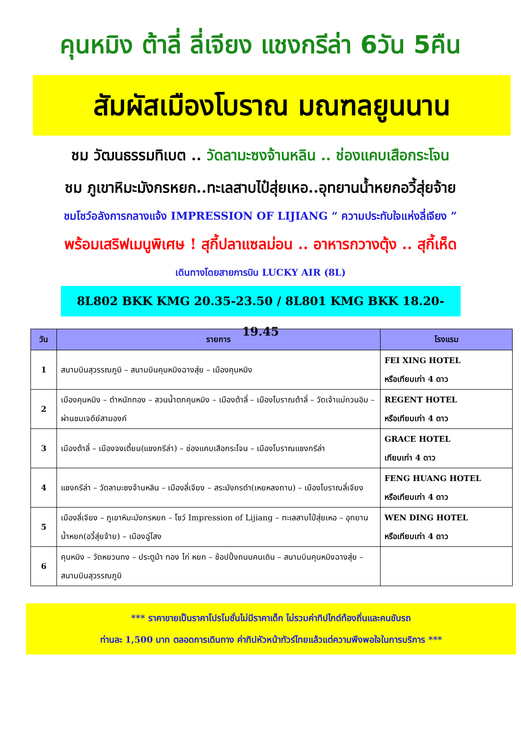คุนหมิง ต้าลี่ ลี่เจียง แชงกรีล่า 6วัน 5คืน
สัมผัสเมืองโบราณ มณฑลยูนนาน
ชม วัฒนธรรมทิเบต .. วัดลามะซงจ้านหลิน .. ช่องแคบเสือกระโจน
ชม ภูเขาหิมะมังกรหยก..ทะเลสาบไป๋สุ่ยเหอ..อุทยานน้ำหยกอวี้สุ่ยจ้าย
ชมโชว์อลังการกลางแจ้ง IMPRESSION OF LIJIANG “ ความประทับใจแห่งลี่เจียง ”
พร้อมเสริฟเมนูพิเศษ ! สุกี้ปลาแซลม่อน .. อาหารกวางตุ้ง .. สุกี้เห็ด
เดินทางโดยสายการบิน LUCKY AIR (8L)
8L802 BKK KMG 20.35-23.50 / 8L801 KMG BKK 18.20-19.45
| วัน | รายการ | โรงแรม |
| --- | --- | --- |
| 1 | สนามบินสุวรรณภูมิ – สนามบินคุนหมิงฉางสุ่ย – เมืองคุนหมิง | FEI XING HOTEL หรือเทียบเท่า 4 ดาว |
| 2 | เมืองคุนหมิง – ตำหนักทอง – สวนน้ำตกคุนหมิง – เมืองต้าลี่ – เมืองโบราณต้าลี่ – วัดเจ้าแม่กวนอิม – ผ่านชมเจดีย์สามองค์ | REGENT HOTEL หรือเทียบเท่า 4 ดาว |
| 3 | เมืองต้าลี่ – เมืองจงเตี้ยน(แชงกรีล่า) – ช่องแคบเสือกระโจน – เมืองโบราณแชงกรีล่า | GRACE HOTEL เทียบเท่า 4 ดาว |
| 4 | แชงกรีล่า – วัดลามะซงจ้านหลิน – เมืองลี่เจียง – สระมังกรดำ(เหยหลงถาน) – เมืองโบราณลี่เจียง | FENG HUANG HOTEL หรือเทียบเท่า 4 ดาว |
| 5 | เมืองลี่เจียง – ภูเขาหิมะมังกรหยก – โชว์ Impression of Lijiang – ทะเลสาบไป๋สุ่ยเหอ – อุทยานน้ำหยก(อวี้สุ่ยจ้าย) – เมืองฉู่โสง | WEN DING HOTEL หรือเทียบเท่า 4 ดาว |
| 6 | คุนหมิง – วัดหยวนทง – ประตูม้า ทอง ไก่ หยก – ช้อปปิ้งถนนคนเดิน – สนามบินคุนหมิงฉางสุ่ย – สนามบินสุวรรณภูมิ | |
*** ราคาขายเป็นราคาโปรโมชั่นไม่มีราคาเด็ก ไม่รวมค่าทิปไกด์ท้องถิ่นและคนขับรถ
ท่านละ 1,500 บาท ตลอดการเดินทาง ค่าทิปหัวหน้าทัวร์ไทยแล้วแต่ความพึงพอใจในการบริการ ***